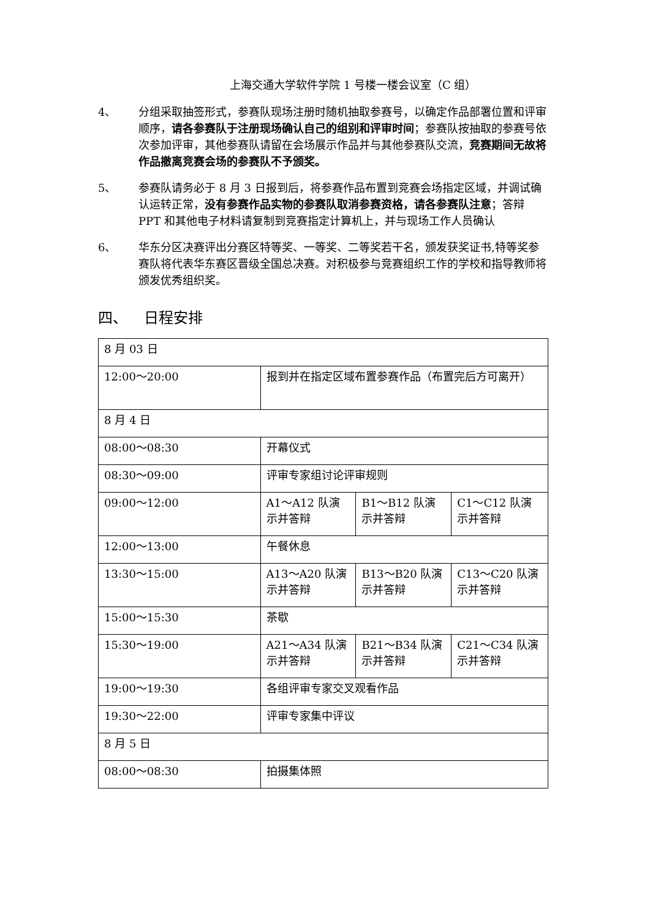上海交通大学软件学院 1 号楼一楼会议室（C 组）
4、 分组采取抽签形式，参赛队现场注册时随机抽取参赛号，以确定作品部署位置和评审顺序，请各参赛队于注册现场确认自己的组别和评审时间；参赛队按抽取的参赛号依次参加评审，其他参赛队请留在会场展示作品并与其他参赛队交流，竞赛期间无故将作品撤离竞赛会场的参赛队不予颁奖。
5、 参赛队请务必于 8 月 3 日报到后，将参赛作品布置到竞赛会场指定区域，并调试确认运转正常，没有参赛作品实物的参赛队取消参赛资格，请各参赛队注意；答辩 PPT 和其他电子材料请复制到竞赛指定计算机上，并与现场工作人员确认
6、 华东分区决赛评出分赛区特等奖、一等奖、二等奖若干名，颁发获奖证书,特等奖参赛队将代表华东赛区晋级全国总决赛。对积极参与竞赛组织工作的学校和指导教师将颁发优秀组织奖。
四、 日程安排
| 8 月 03 日 | | | |
| 12:00～20:00 | 报到并在指定区域布置参赛作品（布置完后方可离开） | | |
| 8 月 4 日 | | | |
| 08:00～08:30 | 开幕仪式 | | |
| 08:30～09:00 | 评审专家组讨论评审规则 | | |
| 09:00～12:00 | A1～A12 队演示并答辩 | B1～B12 队演示并答辩 | C1～C12 队演示并答辩 |
| 12:00～13:00 | 午餐休息 | | |
| 13:30～15:00 | A13～A20 队演示并答辩 | B13～B20 队演示并答辩 | C13～C20 队演示并答辩 |
| 15:00～15:30 | 茶歇 | | |
| 15:30～19:00 | A21～A34 队演示并答辩 | B21～B34 队演示并答辩 | C21～C34 队演示并答辩 |
| 19:00～19:30 | 各组评审专家交叉观看作品 | | |
| 19:30～22:00 | 评审专家集中评议 | | |
| 8 月 5 日 | | | |
| 08:00～08:30 | 拍摄集体照 | | |